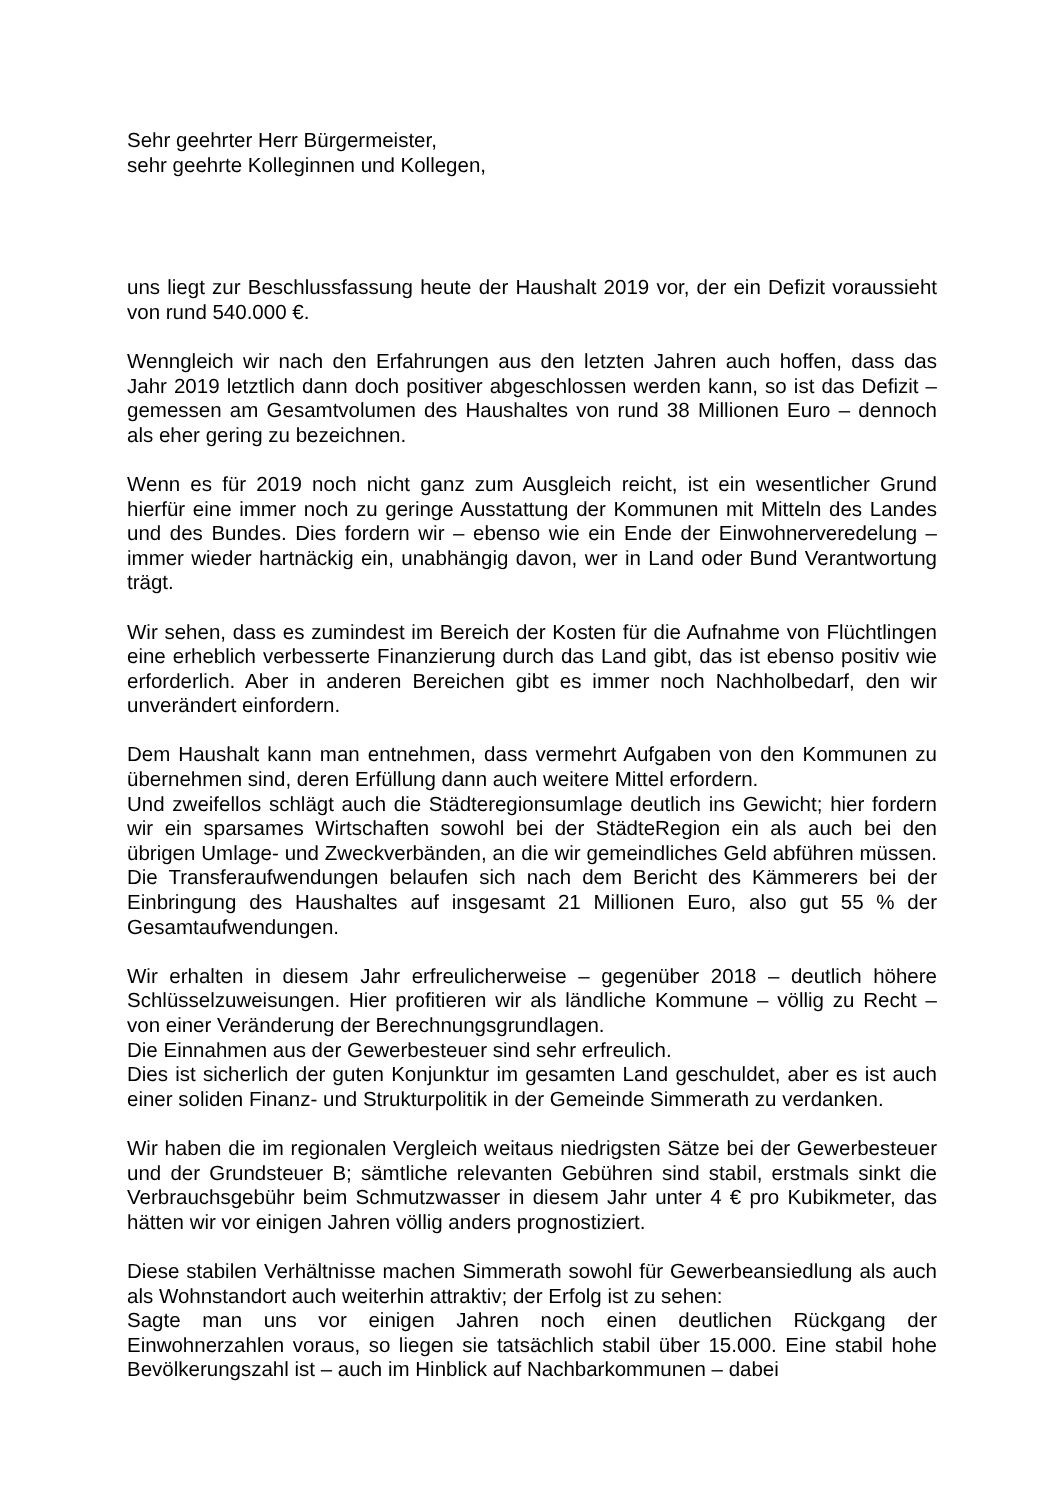Sehr geehrter Herr Bürgermeister,
sehr geehrte Kolleginnen und Kollegen,
uns liegt zur Beschlussfassung heute der Haushalt 2019 vor, der ein Defizit voraussieht von rund 540.000 €.
Wenngleich wir nach den Erfahrungen aus den letzten Jahren auch hoffen, dass das Jahr 2019 letztlich dann doch positiver abgeschlossen werden kann, so ist das Defizit – gemessen am Gesamtvolumen des Haushaltes von rund 38 Millionen Euro – dennoch als eher gering zu bezeichnen.
Wenn es für 2019 noch nicht ganz zum Ausgleich reicht, ist ein wesentlicher Grund hierfür eine immer noch zu geringe Ausstattung der Kommunen mit Mitteln des Landes und des Bundes. Dies fordern wir – ebenso wie ein Ende der Einwohnerveredelung – immer wieder hartnäckig ein, unabhängig davon, wer in Land oder Bund Verantwortung trägt.
Wir sehen, dass es zumindest im Bereich der Kosten für die Aufnahme von Flüchtlingen eine erheblich verbesserte Finanzierung durch das Land gibt, das ist ebenso positiv wie erforderlich. Aber in anderen Bereichen gibt es immer noch Nachholbedarf, den wir unverändert einfordern.
Dem Haushalt kann man entnehmen, dass vermehrt Aufgaben von den Kommunen zu übernehmen sind, deren Erfüllung dann auch weitere Mittel erfordern.
Und zweifellos schlägt auch die Städteregionsumlage deutlich ins Gewicht; hier fordern wir ein sparsames Wirtschaften sowohl bei der StädteRegion ein als auch bei den übrigen Umlage- und Zweckverbänden, an die wir gemeindliches Geld abführen müssen. Die Transferaufwendungen belaufen sich nach dem Bericht des Kämmerers bei der Einbringung des Haushaltes auf insgesamt 21 Millionen Euro, also gut 55 % der Gesamtaufwendungen.
Wir erhalten in diesem Jahr erfreulicherweise – gegenüber 2018 – deutlich höhere Schlüsselzuweisungen. Hier profitieren wir als ländliche Kommune – völlig zu Recht – von einer Veränderung der Berechnungsgrundlagen.
Die Einnahmen aus der Gewerbesteuer sind sehr erfreulich.
Dies ist sicherlich der guten Konjunktur im gesamten Land geschuldet, aber es ist auch einer soliden Finanz- und Strukturpolitik in der Gemeinde Simmerath zu verdanken.
Wir haben die im regionalen Vergleich weitaus niedrigsten Sätze bei der Gewerbesteuer und der Grundsteuer B; sämtliche relevanten Gebühren sind stabil, erstmals sinkt die Verbrauchsgebühr beim Schmutzwasser in diesem Jahr unter 4 € pro Kubikmeter, das hätten wir vor einigen Jahren völlig anders prognostiziert.
Diese stabilen Verhältnisse machen Simmerath sowohl für Gewerbeansiedlung als auch als Wohnstandort auch weiterhin attraktiv; der Erfolg ist zu sehen:
Sagte man uns vor einigen Jahren noch einen deutlichen Rückgang der Einwohnerzahlen voraus, so liegen sie tatsächlich stabil über 15.000. Eine stabil hohe Bevölkerungszahl ist – auch im Hinblick auf Nachbarkommunen – dabei